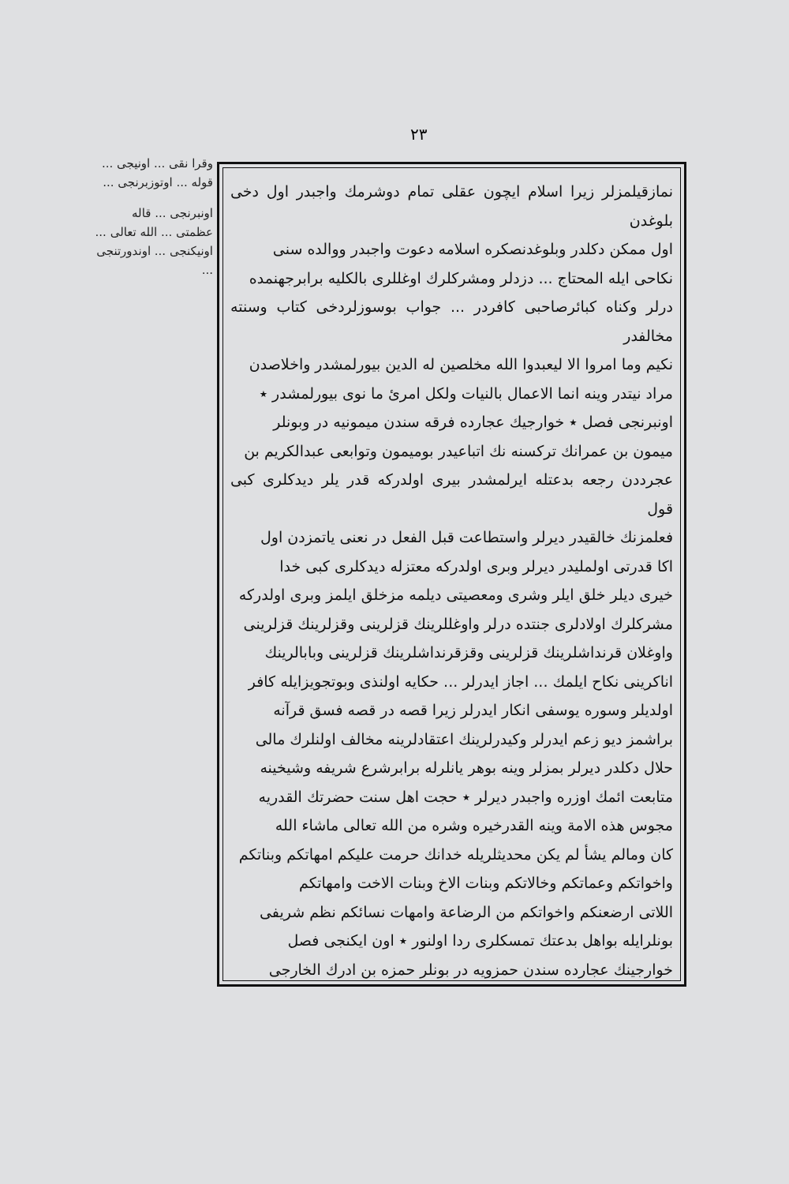٢٣
وقرا نقى ... اونيجى ... قوله ... اوتوزبرنجى ...
اونبرنجى ... قاله عظمتى ... الله تعالى ... اونيكنجى ... اوندورتنجى ...
نمازقيلمزلر زيرا اسلام ايچون عقلى تمام دوشرمك واجبدر اول دخى بلوغدن
اول ممكن دكلدر وبلوغدنصكره اسلامه دعوت واجبدر ووالده سنى
نكاحى ايله المحتاج ... دزدلر ومشركلرك اوغللرى بالكليه برابرجهنمده
درلر وكناه كبائرصاحبى كافردر ... جواب بوسوزلردخى كتاب وسنته مخالفدر
نكيم وما امروا الا ليعبدوا الله مخلصين له الدين بيورلمشدر واخلاصدن
مراد نيتدر وينه انما الاعمال بالنيات ولكل امرئ ما نوى بيورلمشدر ٭
اونبرنجى فصل ٭ خوارجيك عجارده فرقه سندن ميمونيه در وبونلر
ميمون بن عمرانك ترکسنه نك اتباعيدر بوميمون وتوابعى عبدالكريم بن
عجرددن رجعه بدعتله ايرلمشدر بيرى اولدركه قدر يلر ديدكلرى كبى قول
فعلمزنك خالقيدر ديرلر واستطاعت قبل الفعل در نعنى ياتمزدن اول
اكا قدرتى اولمليدر ديرلر وبرى اولدركه معتزله ديدكلرى كبى خدا
خيرى ديلر خلق ايلر وشرى ومعصيتى ديلمه مزخلق ايلمز وبرى اولدركه
مشركلرك اولادلرى جنتده درلر واوغللرينك قزلرينى وقزلرينك قزلرينى
واوغلان قرنداشلرينك قزلرينى وقزقرنداشلرينك قزلرينى وبابالرينك
اناكرينى نكاح ايلمك ... اجاز ايدرلر ... حكايه اولنذى وبوتجويزايله كافر
اولديلر وسوره يوسفى انكار ايدرلر زيرا قصه در قصه فسق قرآنه
براشمز ديو زعم ايدرلر وكيدرلرينك اعتقادلرينه مخالف اولنلرك مالى
حلال دكلدر ديرلر بمزلر وينه بوهر يانلرله برابرشرع شريفه وشيخينه
متابعت ائمك اوزره واجبدر ديرلر ٭ حجت اهل سنت حضرتك القدريه
مجوس هذه الامة وينه القدرخيره وشره من الله تعالى ماشاء الله
كان ومالم يشأ لم يكن محديثلريله خدانك حرمت عليكم امهاتكم وبناتكم
واخواتكم وعماتكم وخالاتكم وبنات الاخ وبنات الاخت وامهاتكم
اللاتى ارضعنكم واخواتكم من الرضاعة وامهات نسائكم نظم شريفى
بونلرايله بواهل بدعتك تمسكلرى ردا اولنور ٭ اون ايكنجى فصل
خوارجينك عجارده سندن حمزويه در بونلر حمزه بن ادرك الخارجى